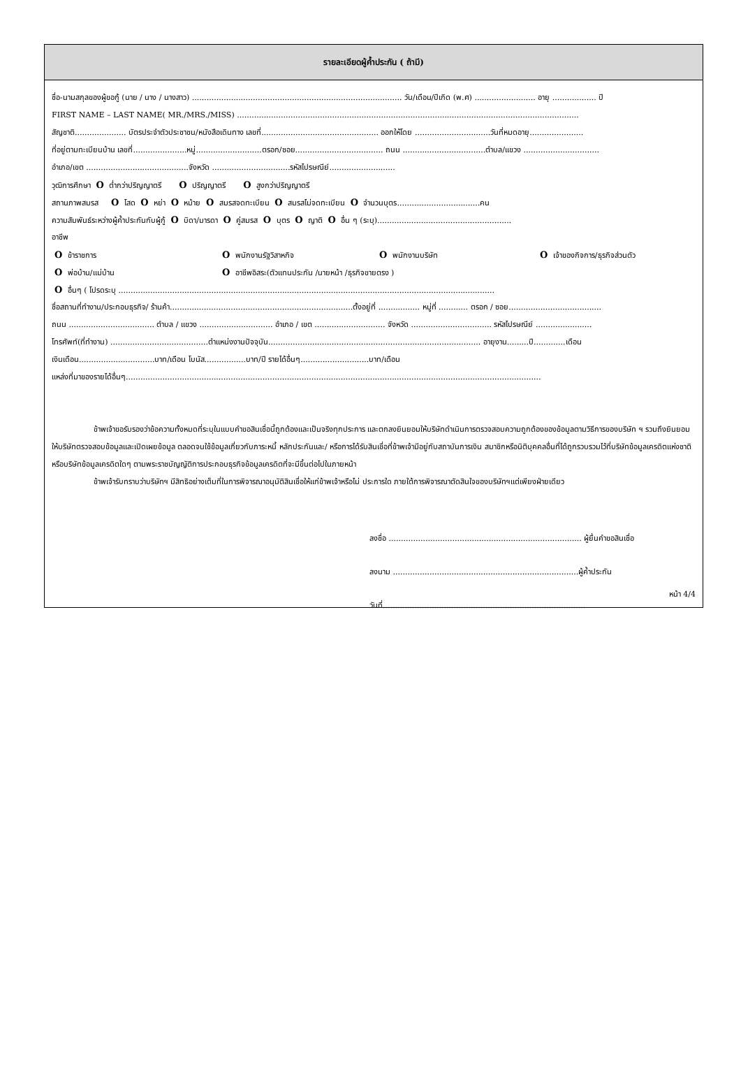รายละเอียดผู้ค้ำประกัน ( ถ้ามี)
ชื่อ-นามสกุลของผู้ขอกู้ (นาย / นาง / นางสาว) ...................................................................................... วัน/เดือน/ปีเกิด (พ.ศ) ......................... อายุ .................. ปี
FIRST NAME – LAST NAME( MR./MRS./MISS) ............................................................................................................................................
สัญชาติ..................... บัตรประจำตัวประชาชน/หนังสือเดินทาง เลขที่................................................ ออกให้โดย ...............................วันที่หมดอายุ......................
ที่อยู่ตามทะเบียนบ้าน เลขที่......................หมู่...........................ตรอก/ซอย.................................... ถนน ..................................ตำบล/แขวง ...............................
อำเภอ/เขต ..........................................จังหวัด ................................รหัสไปรษณีย์...........................
วุฒิการศึกษา O ต่ำกว่าปริญญาตรี O ปริญญาตรี O สูงกว่าปริญญาตรี
สถานภาพสมรส O โสด O หย่า O หม้าย O สมรสจดทะเบียน O สมรสไม่จดทะเบียน O จำนวนบุตร..................................คน
ความสัมพันธ์ระหว่างผู้ค้ำประกันกับผู้กู้ O บิดา/มารดา O คู่สมรส O บุตร O ญาติ O อื่น ๆ (ระบุ).......................................................
อาชีพ
O ข้าราชการ O พนักงานรัฐวิสาหกิจ O พนักงานบริษัท O เจ้าของกิจการ/ธุรกิจส่วนตัว
O พ่อบ้าน/แม่บ้าน O อาชีพอิสระ(ตัวแทนประกัน /นายหน้า /ธุรกิจขายตรง )
O อื่นๆ ( โปรดระบุ ..........................................................................................................................................................
ชื่อสถานที่ทำงาน/ประกอบธุรกิจ/ ร้านค้า...........................................................................ตั้งอยู่ที่ ................. หมู่ที่ ............ ตรอก / ซอย......................................
ถนน ................................... ตำบล / แขวง .............................. อำเภอ / เขต ............................. จังหวัด ................................. รหัสไปรษณีย์ .......................
โทรศัพท์(ที่ทำงาน) ........................................ตำแหน่งงานปัจจุบัน....................................................................................... อายุงาน.........ปี.............เดือน
เงินเดือน...............................บาท/เดือน โบนัส.................บาท/ปี รายได้อื่นๆ............................บาท/เดือน
แหล่งที่มาของรายได้อื่นๆ..........................................................................................................................................................................
ข้าพเจ้าขอรับรองว่าข้อความทั้งหมดที่ระบุในแบบคำขอสินเชื่อนี้ถูกต้องและเป็นจริงทุกประการ และตกลงยินยอมให้บริษัทดำเนินการตรวจสอบความถูกต้องของข้อมูลตามวิธีการของบริษัท ฯ รวมถึงยินยอมให้บริษัทตรวจสอบข้อมูลและเปิดเผยข้อมูล ตลอดจนใช้ข้อมูลเกี่ยวกับภาระหนี้ หลักประกันและ/ หรือการได้รับสินเชื่อที่ข้าพเจ้ามีอยู่กับสถาบันการเงิน สมาชิกหรือนิติบุคคลอื่นที่ได้ถูกรวบรวมไว้ที่บริษัทข้อมูลเครดิตแห่งชาติ หรือบริษัทข้อมูลเครดิตใดๆ ตามพระราชบัญญัติการประกอบธุรกิจข้อมูลเครดิตที่จะมีขึ้นต่อไปในภายหน้า
ข้าพเจ้ารับทราบว่าบริษัทฯ มีสิทธิอย่างเต็มที่ในการพิจารณาอนุมัติสินเชื่อให้แก่ข้าพเจ้าหรือไม่ ประการใด ภายใต้การพิจารณาตัดสินใจของบริษัทฯแต่เพียงฝ่ายเดียว
ลงชื่อ ............................................................................... ผู้ยื่นคำขอสินเชื่อ
ลงนาม ............................................................................ผู้ค้ำประกัน
วันที่...................................................................................
หน้า 4/4